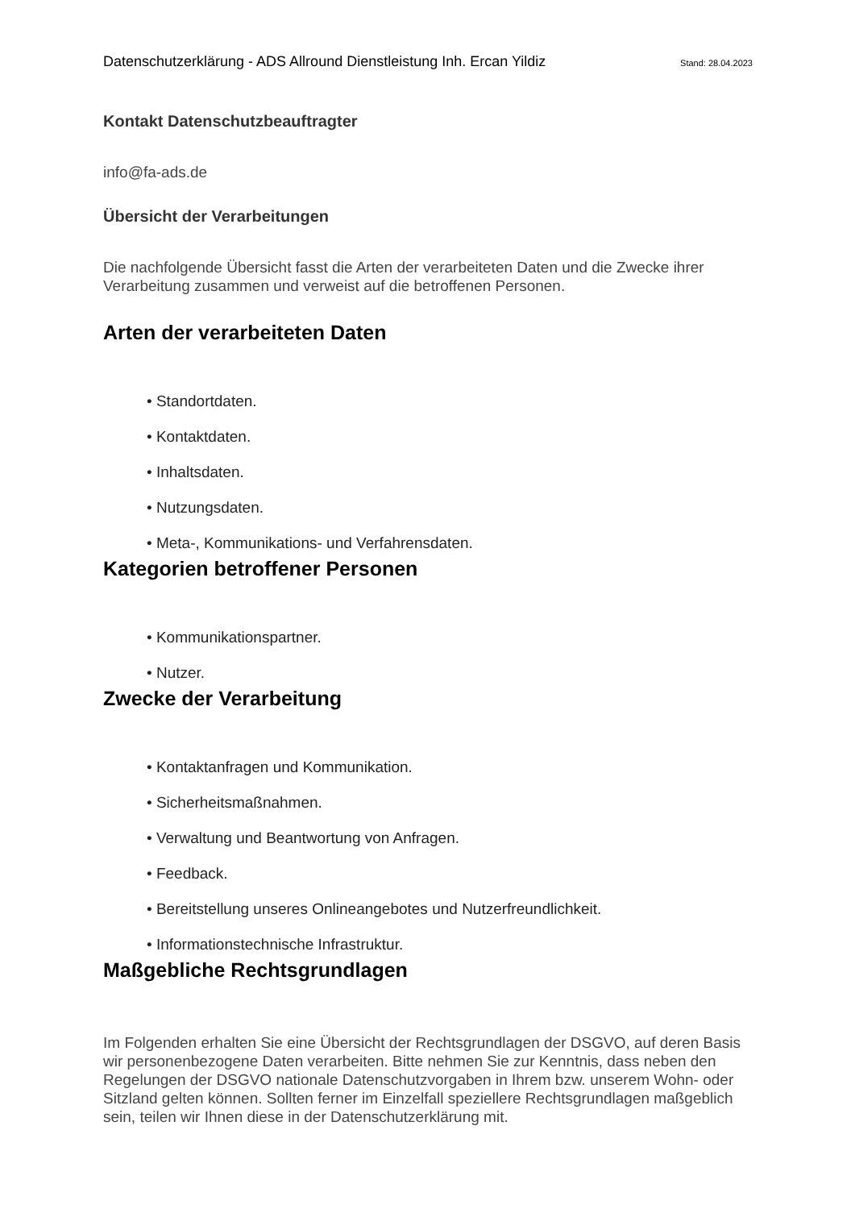Datenschutzerklärung - ADS Allround Dienstleistung Inh. Ercan Yildiz Stand: 28.04.2023
Kontakt Datenschutzbeauftragter
info@fa-ads.de
Übersicht der Verarbeitungen
Die nachfolgende Übersicht fasst die Arten der verarbeiteten Daten und die Zwecke ihrer Verarbeitung zusammen und verweist auf die betroffenen Personen.
Arten der verarbeiteten Daten
• Standortdaten.
• Kontaktdaten.
• Inhaltsdaten.
• Nutzungsdaten.
• Meta-, Kommunikations- und Verfahrensdaten.
Kategorien betroffener Personen
• Kommunikationspartner.
• Nutzer.
Zwecke der Verarbeitung
• Kontaktanfragen und Kommunikation.
• Sicherheitsmaßnahmen.
• Verwaltung und Beantwortung von Anfragen.
• Feedback.
• Bereitstellung unseres Onlineangebotes und Nutzerfreundlichkeit.
• Informationstechnische Infrastruktur.
Maßgebliche Rechtsgrundlagen
Im Folgenden erhalten Sie eine Übersicht der Rechtsgrundlagen der DSGVO, auf deren Basis wir personenbezogene Daten verarbeiten. Bitte nehmen Sie zur Kenntnis, dass neben den Regelungen der DSGVO nationale Datenschutzvorgaben in Ihrem bzw. unserem Wohn- oder Sitzland gelten können. Sollten ferner im Einzelfall speziellere Rechtsgrundlagen maßgeblich sein, teilen wir Ihnen diese in der Datenschutzerklärung mit.